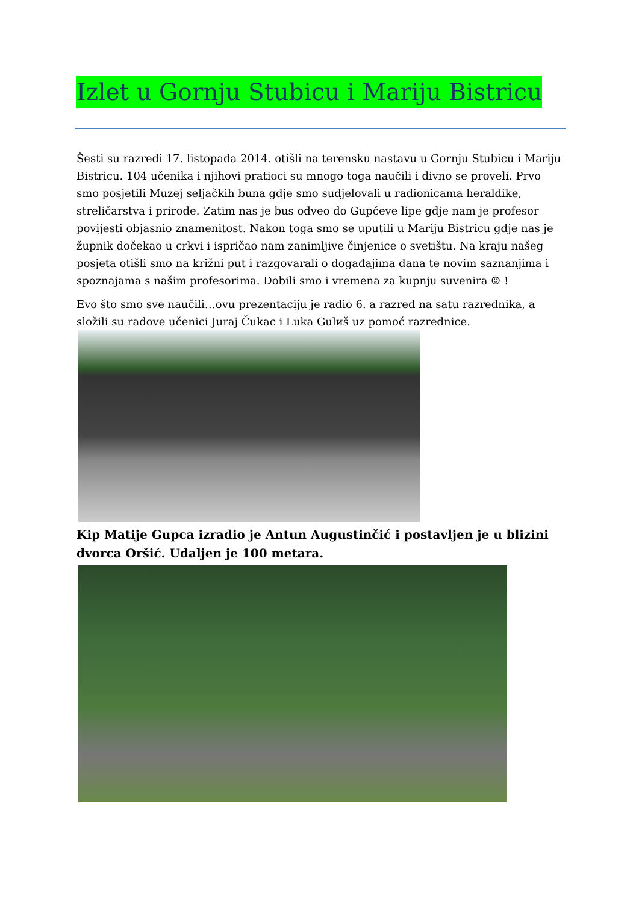Izlet u Gornju Stubicu i Mariju Bistricu
Šesti su razredi 17. listopada 2014. otišli na terensku nastavu u Gornju Stubicu i Mariju Bistricu. 104 učenika i njihovi pratioci su mnogo toga naučili i divno se proveli. Prvo smo posjetili Muzej seljačkih buna gdje smo sudjelovali u radionicama heraldike, streličarstva i prirode. Zatim nas je bus odveo do Gupčeve lipe gdje nam je profesor povijesti objasnio znamenitost. Nakon toga smo se uputili u Mariju Bistricu gdje nas je župnik dočekao u crkvi i ispričao nam zanimljive činjenice o svetištu. Na kraju našeg posjeta otišli smo na križni put i razgovarali o događajima dana te novim saznanjima i spoznajama s našim profesorima. Dobili smo i vremena za kupnju suvenira ☺ !
Evo što smo sve naučili…ovu prezentaciju je radio 6. a razred na satu razrednika, a složili su radove učenici Juraj Čukac i Luka Gulиš uz pomoć razrednice.
Kip Matije Gupca izradio je Antun Augustinčić i postavljen je u blizini dvorca Oršić. Udaljen je 100 metara.